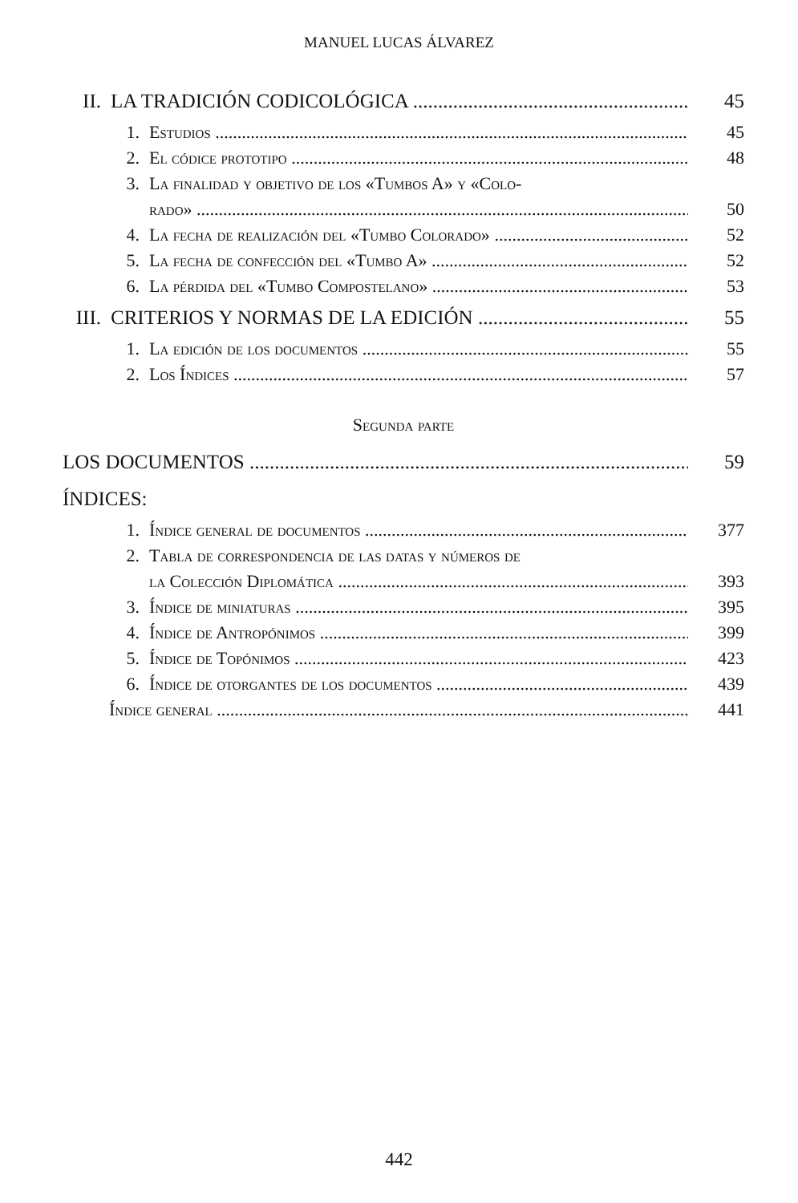MANUEL LUCAS ÁLVAREZ
II. LA TRADICIÓN CODICOLÓGICA 45
1. Estudios 45
2. El códice prototipo 48
3. La finalidad y objetivo de los «Tumbos A» y «Colo-
rado» 50
4. La fecha de realización del «Tumbo Colorado» 52
5. La fecha de confección del «Tumbo A» 52
6. La pérdida del «Tumbo Compostelano» 53
III. CRITERIOS Y NORMAS DE LA EDICIÓN 55
1. La edición de los documentos 55
2. Los Índices 57
Segunda parte
LOS DOCUMENTOS 59
ÍNDICES:
1. Índice general de documentos 377
2. Tabla de correspondencia de las datas y números de
la Colección Diplomática 393
3. Índice de miniaturas 395
4. Índice de Antropónimos 399
5. Índice de Topónimos 423
6. Índice de otorgantes de los documentos 439
Índice general 441
442